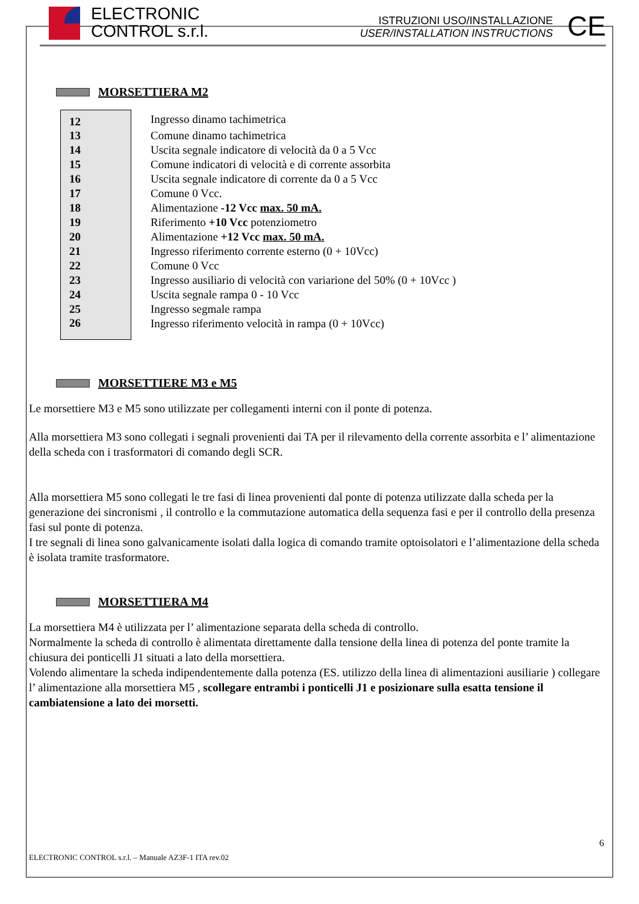ELECTRONIC
CONTROL s.r.l.
ISTRUZIONI USO/INSTALLAZIONE
USER/INSTALLATION INSTRUCTIONS
CE
MORSETTIERA M2
| 12 | Ingresso dinamo tachimetrica |
| 13 | Comune dinamo tachimetrica |
| 14 | Uscita segnale indicatore di velocità da 0 a 5 Vcc |
| 15 | Comune indicatori di velocità e di corrente assorbita |
| 16 | Uscita segnale indicatore di corrente da 0 a 5 Vcc |
| 17 | Comune 0 Vcc. |
| 18 | Alimentazione -12 Vcc max. 50 mA. |
| 19 | Riferimento +10 Vcc potenziometro |
| 20 | Alimentazione +12 Vcc max. 50 mA. |
| 21 | Ingresso riferimento corrente esterno (0 + 10Vcc) |
| 22 | Comune 0 Vcc |
| 23 | Ingresso ausiliario di velocità con variarione del 50% (0 + 10Vcc ) |
| 24 | Uscita segnale rampa 0 - 10 Vcc |
| 25 | Ingresso segmale rampa |
| 26 | Ingresso riferimento velocità in rampa (0 + 10Vcc) |
MORSETTIERE M3 e M5
Le morsettiere M3 e M5 sono utilizzate per collegamenti interni con il ponte di potenza.
Alla morsettiera M3 sono collegati i segnali provenienti dai TA per il rilevamento della corrente assorbita e l’ alimentazione della scheda con i trasformatori di comando degli SCR.
Alla morsettiera M5 sono collegati le tre fasi di linea provenienti dal ponte di potenza utilizzate dalla scheda per la generazione dei sincronismi , il controllo e la commutazione automatica della sequenza fasi e per il controllo della presenza fasi sul ponte di potenza.
I tre segnali di linea sono galvanicamente isolati dalla logica di comando tramite optoisolatori e l’alimentazione della scheda è isolata tramite trasformatore.
MORSETTIERA M4
La morsettiera M4 è utilizzata per l’ alimentazione separata della scheda di controllo.
Normalmente la scheda di controllo è alimentata direttamente dalla tensione della linea di potenza del ponte tramite la chiusura dei ponticelli J1 situati a lato della morsettiera.
Volendo alimentare la scheda indipendentemente dalla potenza (ES. utilizzo della linea di alimentazioni ausiliarie ) collegare l’ alimentazione alla morsettiera M5 , scollegare entrambi i ponticelli J1 e posizionare sulla esatta tensione il cambiatensione a lato dei morsetti.
6
ELECTRONIC CONTROL s.r.l. – Manuale AZ3F-1 ITA rev.02